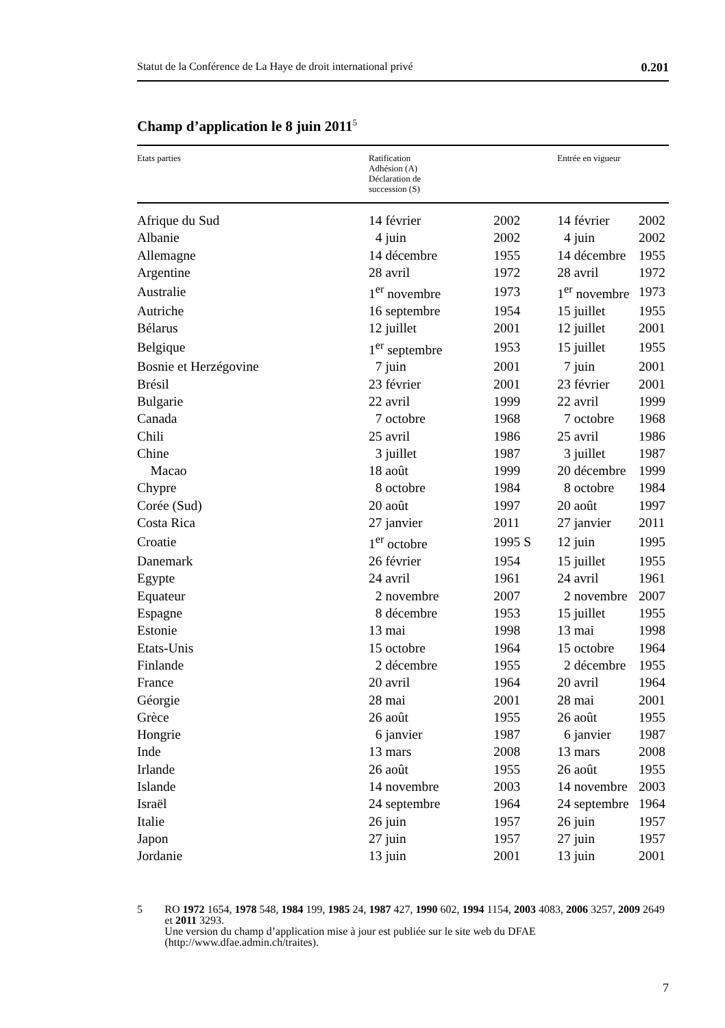Statut de la Conférence de La Haye de droit international privé 0.201
Champ d’application le 8 juin 2011<sup>5</sup>
| Etats parties | Ratification Adhésion (A) Déclaration de succession (S) | | Entrée en vigueur | |
| --- | --- | --- | --- | --- |
| Afrique du Sud | 14 février | 2002 | 14 février | 2002 |
| Albanie | 4 juin | 2002 | 4 juin | 2002 |
| Allemagne | 14 décembre | 1955 | 14 décembre | 1955 |
| Argentine | 28 avril | 1972 | 28 avril | 1972 |
| Australie | 1<sup>er</sup> novembre | 1973 | 1<sup>er</sup> novembre | 1973 |
| Autriche | 16 septembre | 1954 | 15 juillet | 1955 |
| Bélarus | 12 juillet | 2001 | 12 juillet | 2001 |
| Belgique | 1<sup>er</sup> septembre | 1953 | 15 juillet | 1955 |
| Bosnie et Herzégovine | 7 juin | 2001 | 7 juin | 2001 |
| Brésil | 23 février | 2001 | 23 février | 2001 |
| Bulgarie | 22 avril | 1999 | 22 avril | 1999 |
| Canada | 7 octobre | 1968 | 7 octobre | 1968 |
| Chili | 25 avril | 1986 | 25 avril | 1986 |
| Chine | 3 juillet | 1987 | 3 juillet | 1987 |
| Macao | 18 août | 1999 | 20 décembre | 1999 |
| Chypre | 8 octobre | 1984 | 8 octobre | 1984 |
| Corée (Sud) | 20 août | 1997 | 20 août | 1997 |
| Costa Rica | 27 janvier | 2011 | 27 janvier | 2011 |
| Croatie | 1<sup>er</sup> octobre | 1995 S | 12 juin | 1995 |
| Danemark | 26 février | 1954 | 15 juillet | 1955 |
| Egypte | 24 avril | 1961 | 24 avril | 1961 |
| Equateur | 2 novembre | 2007 | 2 novembre | 2007 |
| Espagne | 8 décembre | 1953 | 15 juillet | 1955 |
| Estonie | 13 mai | 1998 | 13 mai | 1998 |
| Etats-Unis | 15 octobre | 1964 | 15 octobre | 1964 |
| Finlande | 2 décembre | 1955 | 2 décembre | 1955 |
| France | 20 avril | 1964 | 20 avril | 1964 |
| Géorgie | 28 mai | 2001 | 28 mai | 2001 |
| Grèce | 26 août | 1955 | 26 août | 1955 |
| Hongrie | 6 janvier | 1987 | 6 janvier | 1987 |
| Inde | 13 mars | 2008 | 13 mars | 2008 |
| Irlande | 26 août | 1955 | 26 août | 1955 |
| Islande | 14 novembre | 2003 | 14 novembre | 2003 |
| Israël | 24 septembre | 1964 | 24 septembre | 1964 |
| Italie | 26 juin | 1957 | 26 juin | 1957 |
| Japon | 27 juin | 1957 | 27 juin | 1957 |
| Jordanie | 13 juin | 2001 | 13 juin | 2001 |
5 RO 1972 1654, 1978 548, 1984 199, 1985 24, 1987 427, 1990 602, 1994 1154, 2003 4083, 2006 3257, 2009 2649 et 2011 3293.
Une version du champ d’application mise à jour est publiée sur le site web du DFAE (http://www.dfae.admin.ch/traites).
7